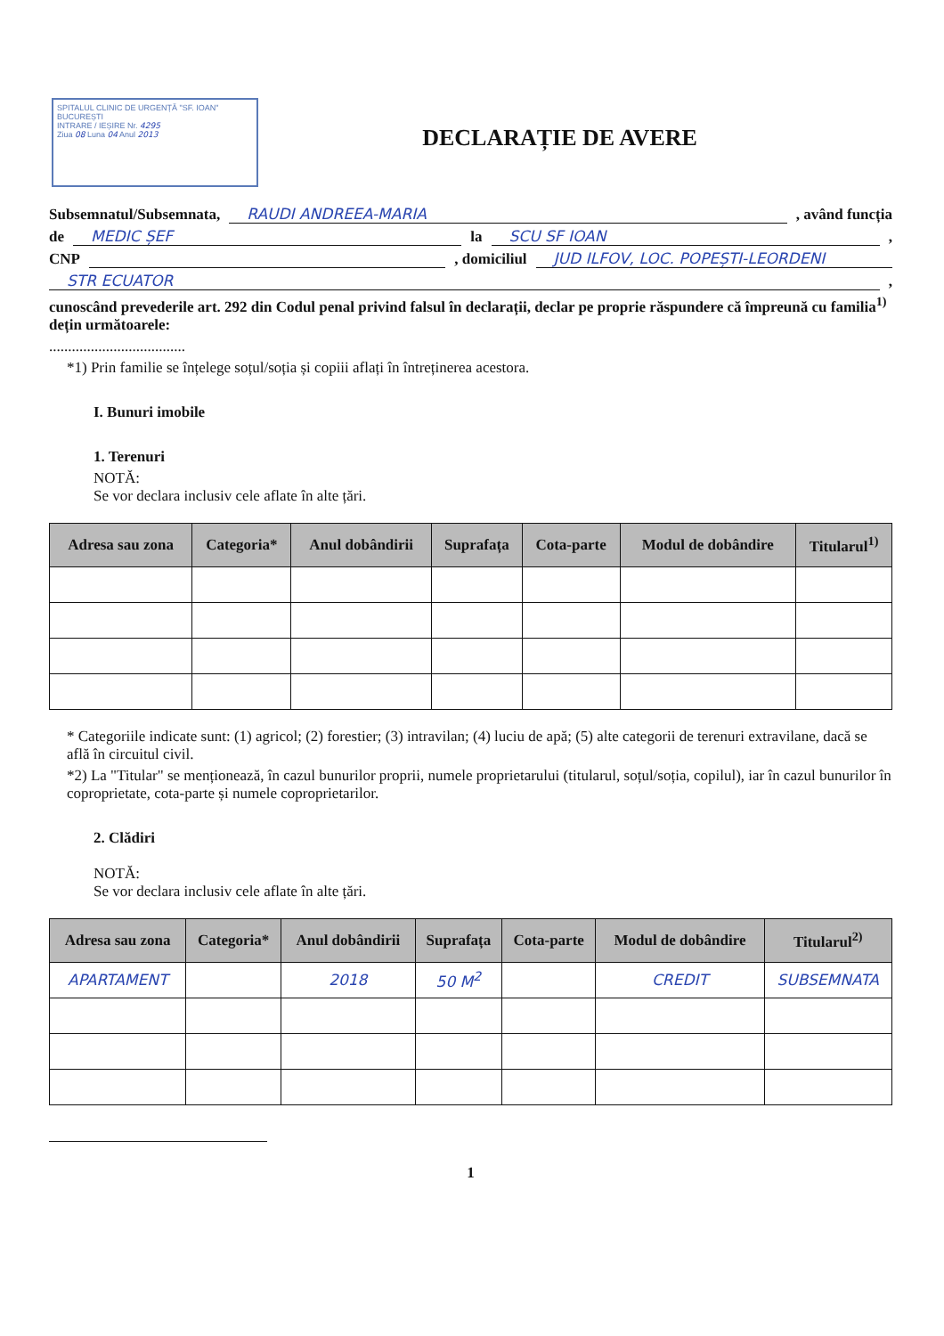SPITALUL CLINIC DE URGENȚĂ "SF. IOAN" BUCUREȘTI
INTRARE / IEȘIRE Nr. 4295
Ziua 08 Luna 04 Anul 2013
DECLARAȚIE DE AVERE
Subsemnatul/Subsemnata, RAUDI ANDREEA-MARIA , având funcția
de MEDIC ȘEF la SCU SF IOAN ,
CNP , domiciliul JUD ILFOV, LOC. POPEȘTI-LEORDENI
STR ECUATOR ,
cunoscând prevederile art. 292 din Codul penal privind falsul în declarații, declar pe proprie răspundere că împreună cu familia<sup>1)</sup> dețin următoarele:
....................................
*1) Prin familie se înțelege soțul/soția și copiii aflați în întreținerea acestora.
I. Bunuri imobile
1. Terenuri
NOTĂ:
Se vor declara inclusiv cele aflate în alte țări.
| Adresa sau zona | Categoria* | Anul dobândirii | Suprafața | Cota-parte | Modul de dobândire | Titularul<sup>1)</sup> |
| --- | --- | --- | --- | --- | --- | --- |
* Categoriile indicate sunt: (1) agricol; (2) forestier; (3) intravilan; (4) luciu de apă; (5) alte categorii de terenuri extravilane, dacă se află în circuitul civil.
*2) La "Titular" se menționează, în cazul bunurilor proprii, numele proprietarului (titularul, soțul/soția, copilul), iar în cazul bunurilor în coproprietate, cota-parte și numele coproprietarilor.
2. Clădiri
NOTĂ:
Se vor declara inclusiv cele aflate în alte țări.
| Adresa sau zona | Categoria* | Anul dobândirii | Suprafața | Cota-parte | Modul de dobândire | Titularul<sup>2)</sup> |
| --- | --- | --- | --- | --- | --- | --- |
| APARTAMENT | | 2018 | 50 M<sup>2</sup> | | CREDIT | SUBSEMNATA |
1